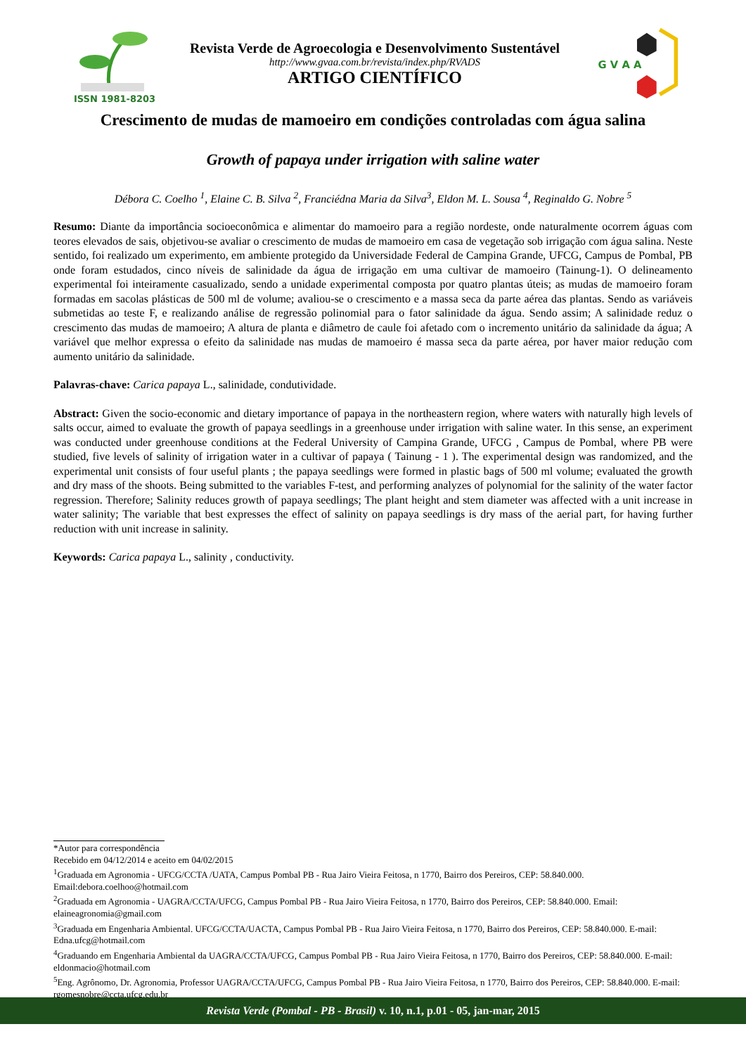ISSN 1981-8203
Revista Verde de Agroecologia e Desenvolvimento Sustentável
http://www.gvaa.com.br/revista/index.php/RVADS
ARTIGO CIENTÍFICO
G V A A
Crescimento de mudas de mamoeiro em condições controladas com água salina
Growth of papaya under irrigation with saline water
Débora C. Coelho <sup>1</sup>, Elaine C. B. Silva <sup>2</sup>, Franciédna Maria da Silva<sup>3</sup>, Eldon M. L. Sousa <sup>4</sup>, Reginaldo G. Nobre <sup>5</sup>
Resumo: Diante da importância socioeconômica e alimentar do mamoeiro para a região nordeste, onde naturalmente ocorrem águas com teores elevados de sais, objetivou-se avaliar o crescimento de mudas de mamoeiro em casa de vegetação sob irrigação com água salina. Neste sentido, foi realizado um experimento, em ambiente protegido da Universidade Federal de Campina Grande, UFCG, Campus de Pombal, PB onde foram estudados, cinco níveis de salinidade da água de irrigação em uma cultivar de mamoeiro (Tainung-1). O delineamento experimental foi inteiramente casualizado, sendo a unidade experimental composta por quatro plantas úteis; as mudas de mamoeiro foram formadas em sacolas plásticas de 500 ml de volume; avaliou-se o crescimento e a massa seca da parte aérea das plantas. Sendo as variáveis submetidas ao teste F, e realizando análise de regressão polinomial para o fator salinidade da água. Sendo assim; A salinidade reduz o crescimento das mudas de mamoeiro; A altura de planta e diâmetro de caule foi afetado com o incremento unitário da salinidade da água; A variável que melhor expressa o efeito da salinidade nas mudas de mamoeiro é massa seca da parte aérea, por haver maior redução com aumento unitário da salinidade.
Palavras-chave: Carica papaya L., salinidade, condutividade.
Abstract: Given the socio-economic and dietary importance of papaya in the northeastern region, where waters with naturally high levels of salts occur, aimed to evaluate the growth of papaya seedlings in a greenhouse under irrigation with saline water. In this sense, an experiment was conducted under greenhouse conditions at the Federal University of Campina Grande, UFCG , Campus de Pombal, where PB were studied, five levels of salinity of irrigation water in a cultivar of papaya ( Tainung - 1 ). The experimental design was randomized, and the experimental unit consists of four useful plants ; the papaya seedlings were formed in plastic bags of 500 ml volume; evaluated the growth and dry mass of the shoots. Being submitted to the variables F-test, and performing analyzes of polynomial for the salinity of the water factor regression. Therefore; Salinity reduces growth of papaya seedlings; The plant height and stem diameter was affected with a unit increase in water salinity; The variable that best expresses the effect of salinity on papaya seedlings is dry mass of the aerial part, for having further reduction with unit increase in salinity.
Keywords: Carica papaya L., salinity , conductivity.
*Autor para correspondência
Recebido em 04/12/2014 e aceito em 04/02/2015
<sup>1</sup> Graduada em Agronomia - UFCG/CCTA /UATA, Campus Pombal PB - Rua Jairo Vieira Feitosa, n 1770, Bairro dos Pereiros, CEP: 58.840.000. Email:debora.coelhoo@hotmail.com
<sup>2</sup> Graduada em Agronomia - UAGRA/CCTA/UFCG, Campus Pombal PB - Rua Jairo Vieira Feitosa, n 1770, Bairro dos Pereiros, CEP: 58.840.000. Email: elaineagronomia@gmail.com
<sup>3</sup> Graduada em Engenharia Ambiental. UFCG/CCTA/UACTA, Campus Pombal PB - Rua Jairo Vieira Feitosa, n 1770, Bairro dos Pereiros, CEP: 58.840.000. E-mail: Edna.ufcg@hotmail.com
<sup>4</sup> Graduando em Engenharia Ambiental da UAGRA/CCTA/UFCG, Campus Pombal PB - Rua Jairo Vieira Feitosa, n 1770, Bairro dos Pereiros, CEP: 58.840.000. E-mail: eldonmacio@hotmail.com
<sup>5</sup> Eng. Agrônomo, Dr. Agronomia, Professor UAGRA/CCTA/UFCG, Campus Pombal PB - Rua Jairo Vieira Feitosa, n 1770, Bairro dos Pereiros, CEP: 58.840.000. E-mail: rgomesnobre@ccta.ufcg.edu.br
Revista Verde (Pombal - PB - Brasil) v. 10, n.1, p.01 - 05, jan-mar, 2015